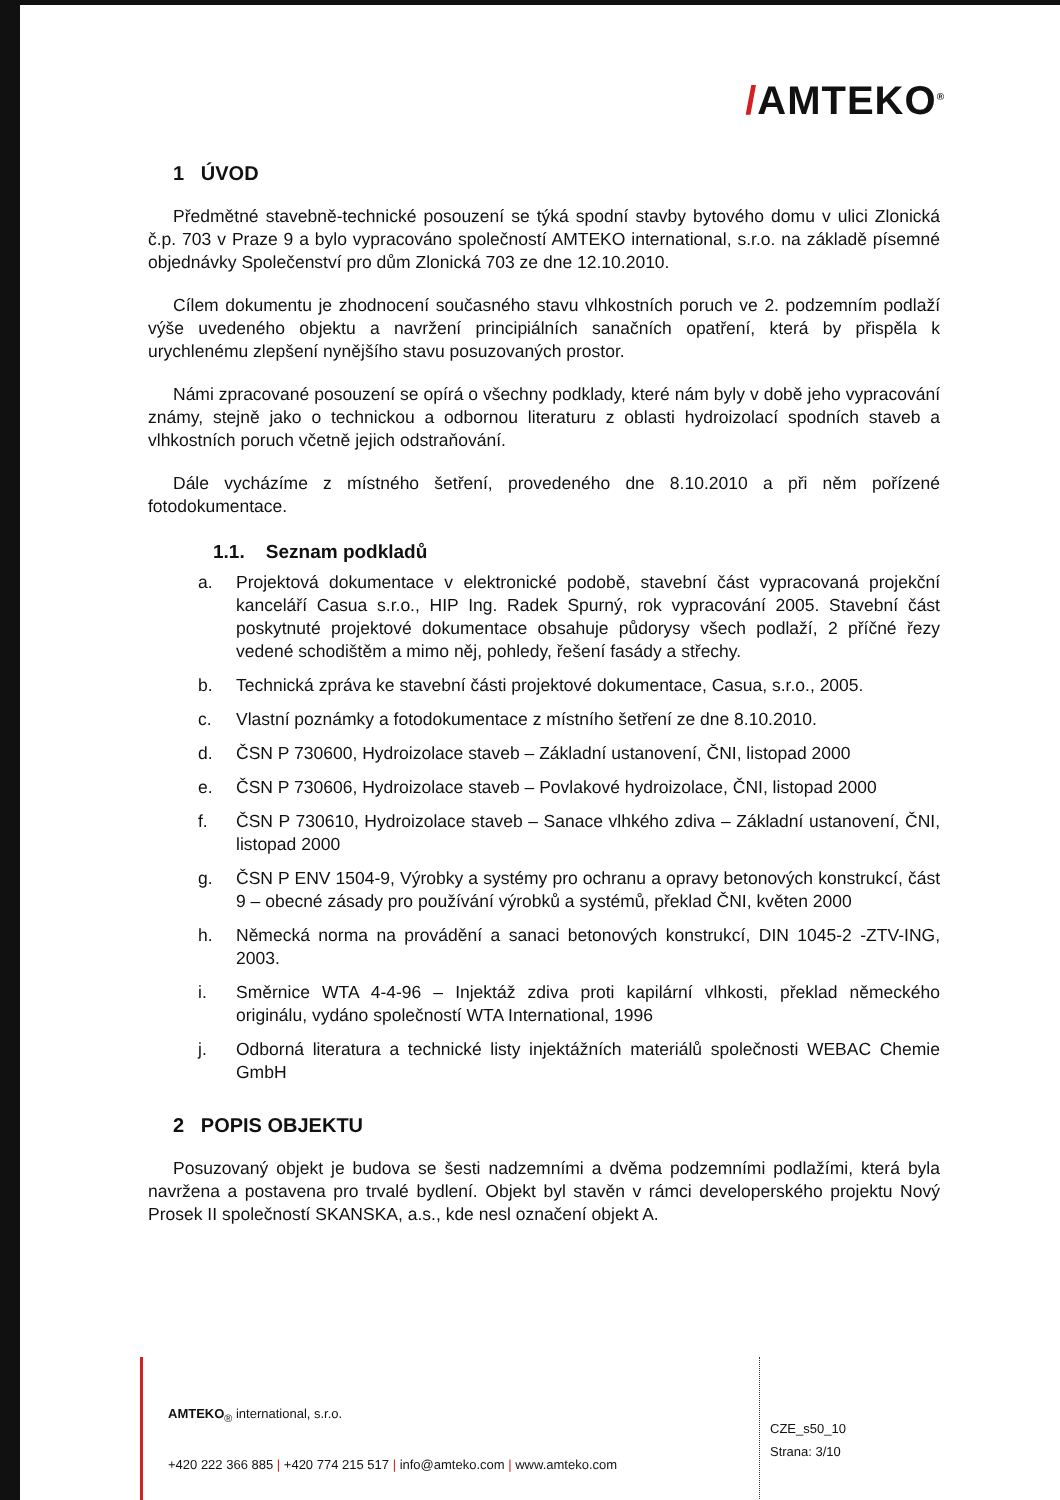/AMTEKO<sup>®</sup>
1 ÚVOD
Předmětné stavebně-technické posouzení se týká spodní stavby bytového domu v ulici Zlonická č.p. 703 v Praze 9 a bylo vypracováno společností AMTEKO international, s.r.o. na základě písemné objednávky Společenství pro dům Zlonická 703 ze dne 12.10.2010.
Cílem dokumentu je zhodnocení současného stavu vlhkostních poruch ve 2. podzemním podlaží výše uvedeného objektu a navržení principiálních sanačních opatření, která by přispěla k urychlenému zlepšení nynějšího stavu posuzovaných prostor.
Námi zpracované posouzení se opírá o všechny podklady, které nám byly v době jeho vypracování známy, stejně jako o technickou a odbornou literaturu z oblasti hydroizolací spodních staveb a vlhkostních poruch včetně jejich odstraňování.
Dále vycházíme z místného šetření, provedeného dne 8.10.2010 a při něm pořízené fotodokumentace.
1.1. Seznam podkladů
a. Projektová dokumentace v elektronické podobě, stavební část vypracovaná projekční kanceláří Casua s.r.o., HIP Ing. Radek Spurný, rok vypracování 2005. Stavební část poskytnuté projektové dokumentace obsahuje půdorysy všech podlaží, 2 příčné řezy vedené schodištěm a mimo něj, pohledy, řešení fasády a střechy.
b. Technická zpráva ke stavební části projektové dokumentace, Casua, s.r.o., 2005.
c. Vlastní poznámky a fotodokumentace z místního šetření ze dne 8.10.2010.
d. ČSN P 730600, Hydroizolace staveb – Základní ustanovení, ČNI, listopad 2000
e. ČSN P 730606, Hydroizolace staveb – Povlakové hydroizolace, ČNI, listopad 2000
f. ČSN P 730610, Hydroizolace staveb – Sanace vlhkého zdiva – Základní ustanovení, ČNI, listopad 2000
g. ČSN P ENV 1504-9, Výrobky a systémy pro ochranu a opravy betonových konstrukcí, část 9 – obecné zásady pro používání výrobků a systémů, překlad ČNI, květen 2000
h. Německá norma na provádění a sanaci betonových konstrukcí, DIN 1045-2 -ZTV-ING, 2003.
i. Směrnice WTA 4-4-96 – Injektáž zdiva proti kapilární vlhkosti, překlad německého originálu, vydáno společností WTA International, 1996
j. Odborná literatura a technické listy injektážních materiálů společnosti WEBAC Chemie GmbH
2 POPIS OBJEKTU
Posuzovaný objekt je budova se šesti nadzemními a dvěma podzemními podlažími, která byla navržena a postavena pro trvalé bydlení. Objekt byl stavěn v rámci developerského projektu Nový Prosek II společností SKANSKA, a.s., kde nesl označení objekt A.
AMTEKO<sub>®</sub> international, s.r.o.
+420 222 366 885 | +420 774 215 517 | info@amteko.com | www.amteko.com
CZE_s50_10
Strana: 3/10